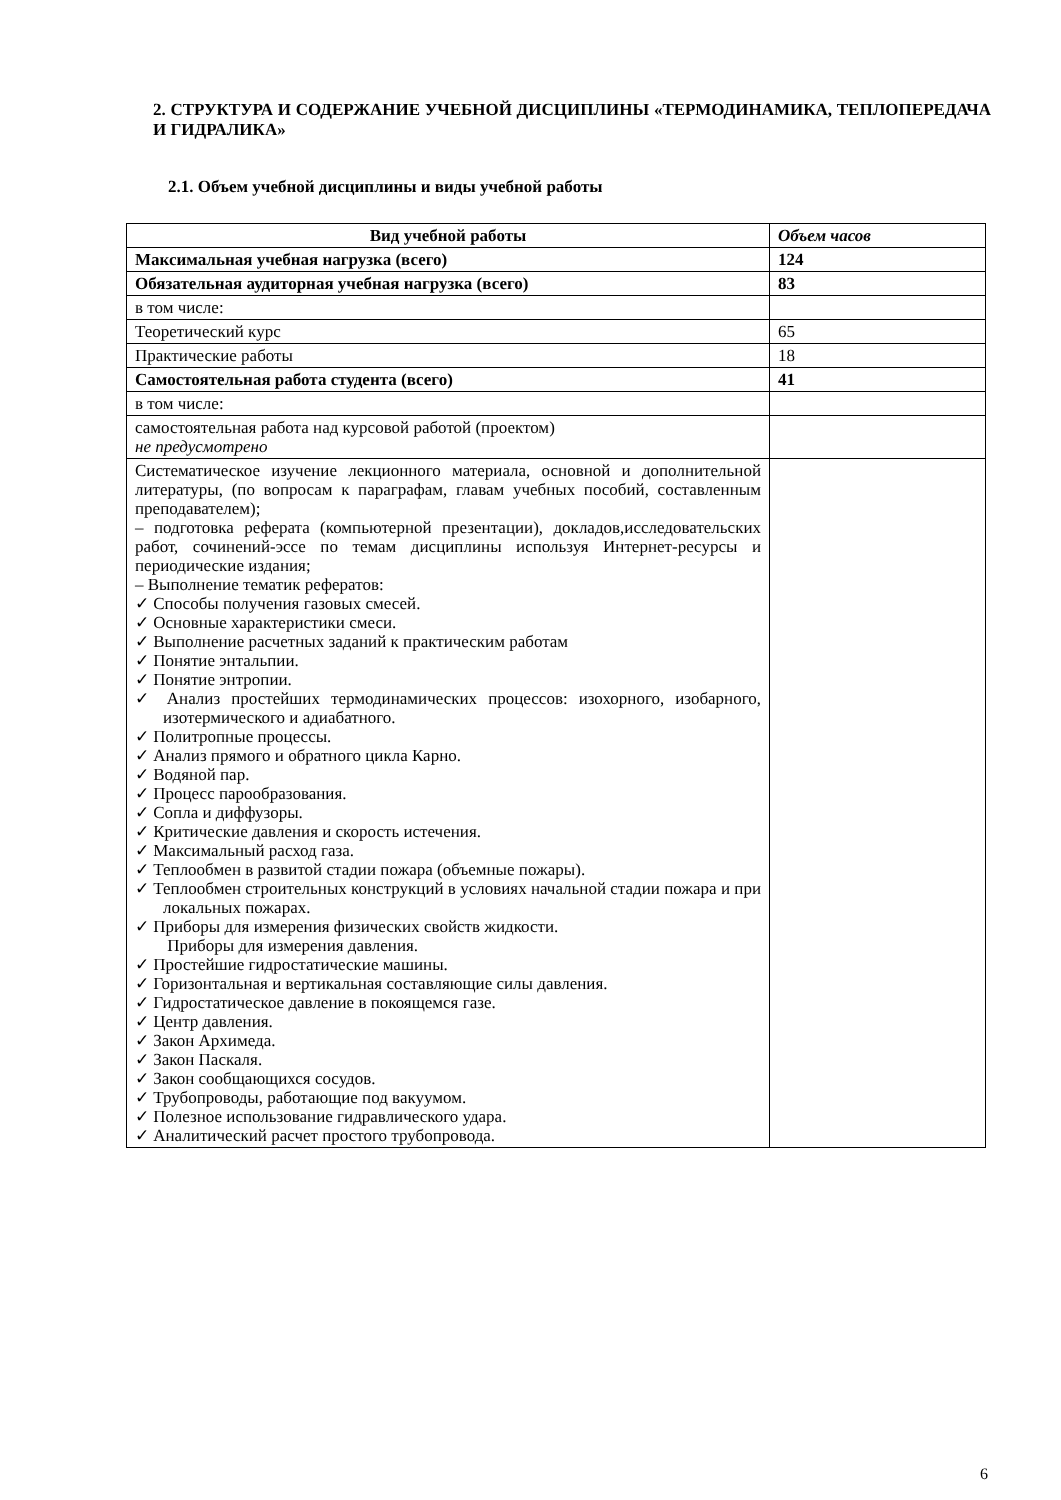2. СТРУКТУРА И СОДЕРЖАНИЕ УЧЕБНОЙ ДИСЦИПЛИНЫ «ТЕРМОДИНАМИКА, ТЕПЛОПЕРЕДАЧА И ГИДРАЛИКА»
2.1. Объем учебной дисциплины и виды учебной работы
| Вид учебной работы | Объем часов |
| --- | --- |
| Максимальная учебная нагрузка (всего) | 124 |
| Обязательная аудиторная учебная нагрузка (всего) | 83 |
| в том числе: | |
| Теоретический курс | 65 |
| Практические работы | 18 |
| Самостоятельная работа студента (всего) | 41 |
| в том числе: | |
| самостоятельная работа над курсовой работой (проектом) не предусмотрено | |
| Систематическое изучение лекционного материала, основной и дополнительной литературы, (по вопросам к параграфам, главам учебных пособий, составленным преподавателем); – подготовка реферата (компьютерной презентации), докладов,исследовательских работ, сочинений-эссе по темам дисциплины используя Интернет-ресурсы и периодические издания; – Выполнение тематик рефератов: ✓ Способы получения газовых смесей. ✓ Основные характеристики смеси. ✓ Выполнение расчетных заданий к практическим работам ✓ Понятие энтальпии. ✓ Понятие энтропии. ✓ Анализ простейших термодинамических процессов: изохорного, изобарного, изотермического и адиабатного. ✓ Политропные процессы. ✓ Анализ прямого и обратного цикла Карно. ✓ Водяной пар. ✓ Процесс парообразования. ✓ Сопла и диффузоры. ✓ Критические давления и скорость истечения. ✓ Максимальный расход газа. ✓ Теплообмен в развитой стадии пожара (объемные пожары). ✓ Теплообмен строительных конструкций в условиях начальной стадии пожара и при локальных пожарах. ✓ Приборы для измерения физических свойств жидкости. Приборы для измерения давления. ✓ Простейшие гидростатические машины. ✓ Горизонтальная и вертикальная составляющие силы давления. ✓ Гидростатическое давление в покоящемся газе. ✓ Центр давления. ✓ Закон Архимеда. ✓ Закон Паскаля. ✓ Закон сообщающихся сосудов. ✓ Трубопроводы, работающие под вакуумом. ✓ Полезное использование гидравлического удара. ✓ Аналитический расчет простого трубопровода. | |
6